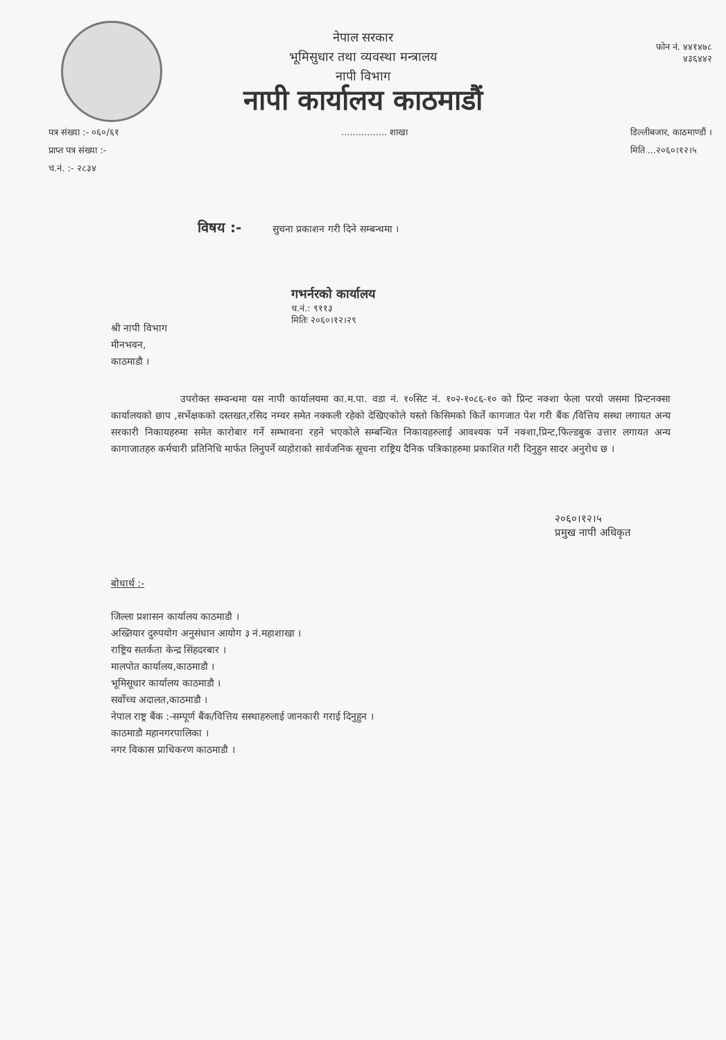फोन नं. ४४१४७८
४३६४४२
नेपाल सरकार
भूमिसुधार तथा व्यवस्था मन्त्रालय
नापी विभाग
नापी कार्यालय काठमाडौं
पत्र संख्या :- ०६०/६१
प्राप्त पत्र संख्या :-
च.नं. :- २८३४
................ शाखा डिल्लीबजार, काठमाण्डौं ।
मिति ...२०६०।१२।५
विषय :- सुचना प्रकाशन गरी दिने सम्बन्धमा ।
गभर्नरको कार्यालय
च.नं.: ९११३
मितिः २०६०।१२।२९
श्री नापी विभाग
मीनभवन,
काठमाडौ ।
उपरोक्त सम्वन्धमा यस नापी कार्यालयमा का.म.पा. वडा नं. १०सिट नं. १०२-१०८६-१० को प्रिन्ट नक्शा फेला परयो जसमा प्रिन्टनक्सा कार्यालयको छाप ,सर्भेक्षकको दस्तखत,रसिद नम्वर समेत नक्कली रहेको देखिएकोले यस्तो किसिमको किर्ते कागजात पेश गरी बैंक /वित्तिय सस्था लगायत अन्य सरकारी निकायहरुमा समेत कारोबार गर्ने सम्भावना रहने भएकोले सम्बन्धित निकायहरुलाई आवश्यक पर्ने नक्शा,प्रिन्ट,फिल्डबुक उत्तार लगायत अन्य कागाजातहरु कर्मचारी प्रतिनिधि मार्फत लिनुपर्ने व्यहोराको सार्वजनिक सूचना राष्ट्रिय दैनिक पत्रिकाहरुमा प्रकाशित गरी दिनुहुन सादर अनुरोध छ ।
२०६०।१२।५
प्रमुख नापी अधिकृत
बोधार्थ :-
जिल्ला प्रशासन कार्यालय काठमाडौ ।
अख्तियार दुरुपयोग अनुसंधान आयोग ३ नं.महाशाखा ।
राष्ट्रिय सतर्कता केन्द्र सिंहदरबार ।
मालपोत कार्यालय,काठमाडौ ।
भूमिसूधार कार्यालय काठमाडौ ।
सर्वोच्च अदालत,काठमाडौ ।
नेपाल राष्ट्र बैंक :-सम्पूर्ण बैंक/वित्तिय सस्थाहरुलाई जानकारी गराई दिनुहुन ।
काठमाडौ महानगरपालिका ।
नगर विकास प्राधिकरण काठमाडौ ।